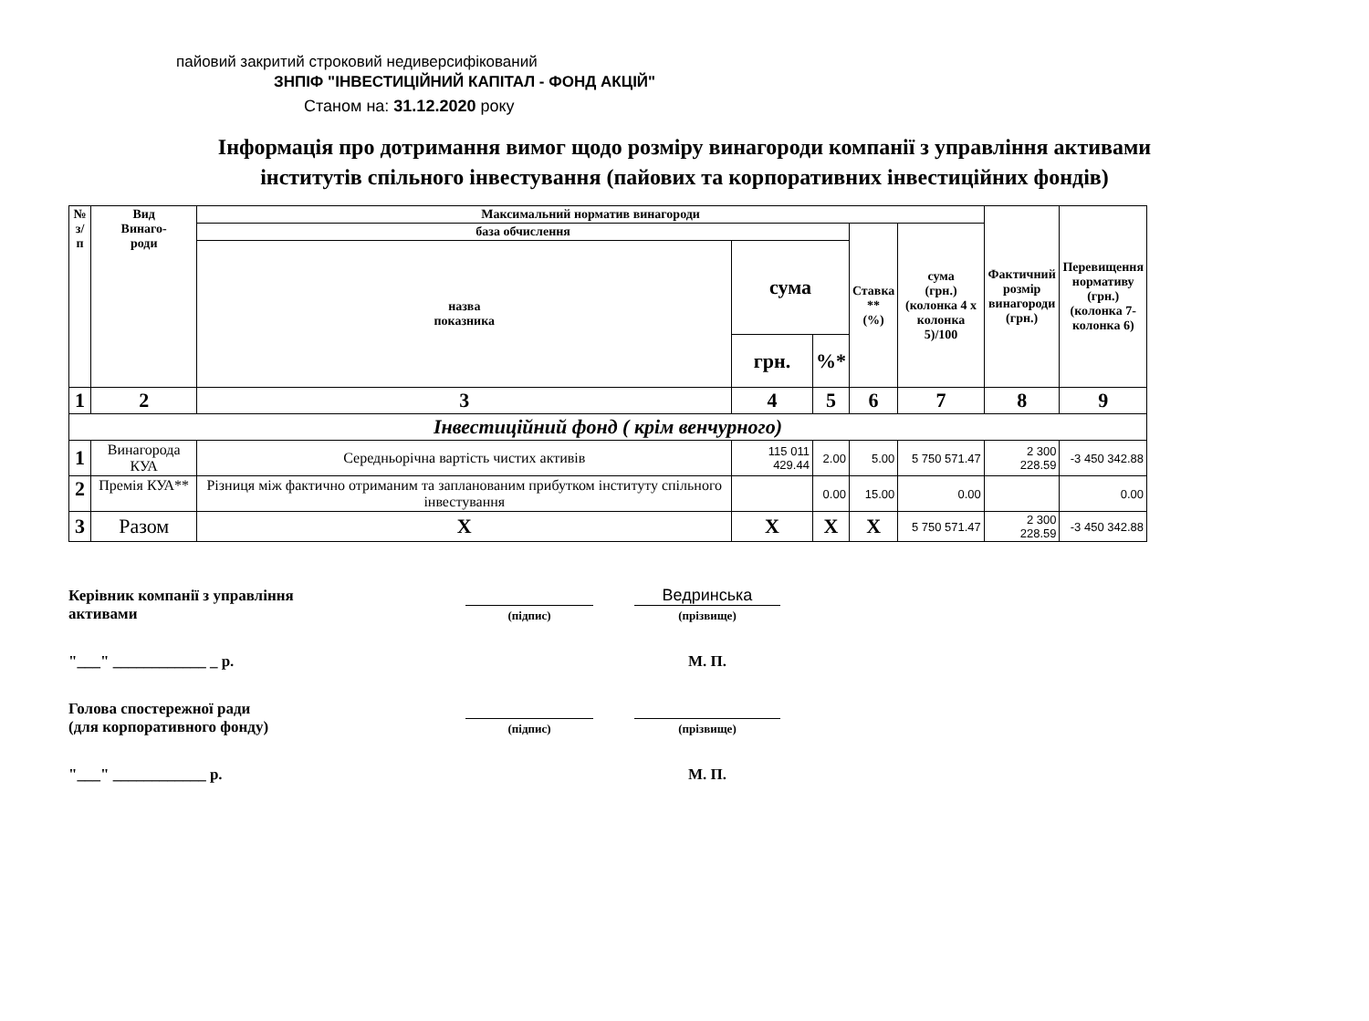пайовий закритий строковий недиверсифікований
ЗНПІФ "ІНВЕСТИЦІЙНИЙ КАПІТАЛ - ФОНД АКЦІЙ"
Станом на: 31.12.2020 року
Інформація про дотримання вимог щодо розміру винагороди компанії з управління активами
інститутів спільного інвестування (пайових та корпоративних інвестиційних фондів)
| № з/п | Вид Винаго- роди | Максимальний норматив винагороди | | | | | Фактичний розмір винагороди (грн.) | Перевищення нормативу (грн.) (колонка 7- колонка 6) |
| --- | --- | --- | --- | --- | --- | --- | --- | --- |
| | | база обчислення | | | Ставка ** (%) | сума (грн.) (колонка 4 х колонка 5)/100 | | |
| | | назва показника | сума | | | | | |
| | | | грн. | %* | | | | |
| 1 | 2 | 3 | 4 | 5 | 6 | 7 | 8 | 9 |
| Інвестиційний фонд ( крім венчурного) | | | | | | | | |
| 1 | Винагорода КУА | Середньорічна вартість чистих активів | 115 011 429.44 | 2.00 | 5.00 | 5 750 571.47 | 2 300 228.59 | -3 450 342.88 |
| 2 | Премія КУА** | Різниця між фактично отриманим та запланованим прибутком інституту спільного інвестування | | 0.00 | 15.00 | 0.00 | | 0.00 |
| 3 | Разом | X | X | X | X | 5 750 571.47 | 2 300 228.59 | -3 450 342.88 |
Керівник компанії з управління
активами
(підпис)
Ведринська
(прізвище)
"___" ____________ _ р.
М. П.
Голова спостережної ради
(для корпоративного фонду)
(підпис)
(прізвище)
"___" ____________ р.
М. П.